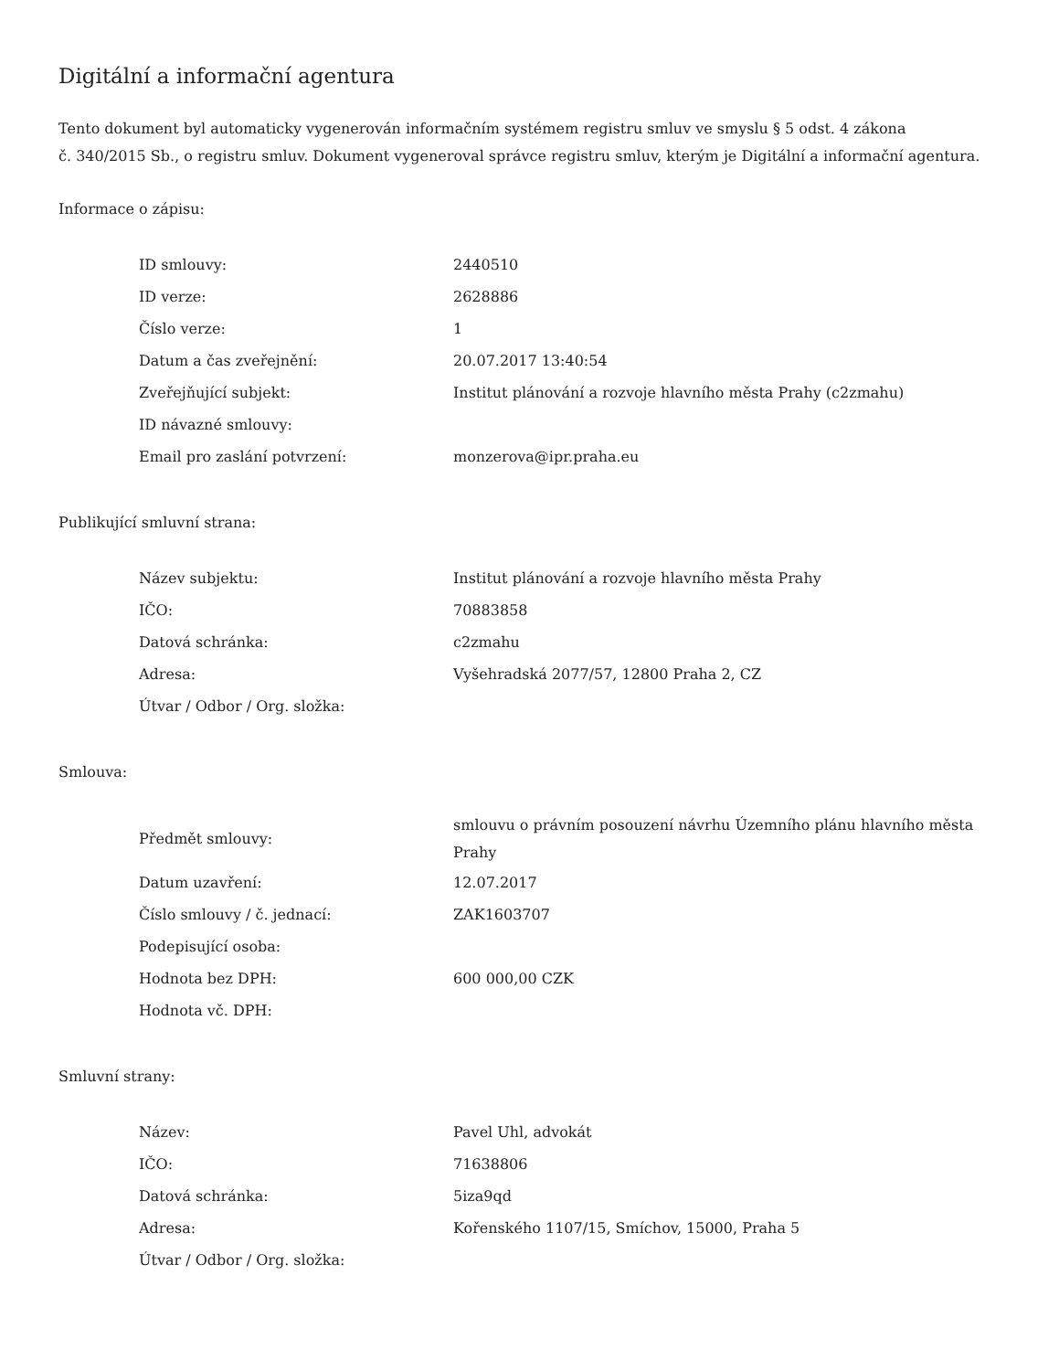Digitální a informační agentura
Tento dokument byl automaticky vygenerován informačním systémem registru smluv ve smyslu § 5 odst. 4 zákona
č. 340/2015 Sb., o registru smluv. Dokument vygeneroval správce registru smluv, kterým je Digitální a informační agentura.
Informace o zápisu:
| ID smlouvy: | 2440510 |
| ID verze: | 2628886 |
| Číslo verze: | 1 |
| Datum a čas zveřejnění: | 20.07.2017 13:40:54 |
| Zveřejňující subjekt: | Institut plánování a rozvoje hlavního města Prahy (c2zmahu) |
| ID návazné smlouvy: | |
| Email pro zaslání potvrzení: | monzerova@ipr.praha.eu |
Publikující smluvní strana:
| Název subjektu: | Institut plánování a rozvoje hlavního města Prahy |
| IČO: | 70883858 |
| Datová schránka: | c2zmahu |
| Adresa: | Vyšehradská 2077/57, 12800 Praha 2, CZ |
| Útvar / Odbor / Org. složka: | |
Smlouva:
| Předmět smlouvy: | smlouvu o právním posouzení návrhu Územního plánu hlavního města Prahy |
| Datum uzavření: | 12.07.2017 |
| Číslo smlouvy / č. jednací: | ZAK1603707 |
| Podepisující osoba: | |
| Hodnota bez DPH: | 600 000,00 CZK |
| Hodnota vč. DPH: | |
Smluvní strany:
| Název: | Pavel Uhl, advokát |
| IČO: | 71638806 |
| Datová schránka: | 5iza9qd |
| Adresa: | Kořenského 1107/15, Smíchov, 15000, Praha 5 |
| Útvar / Odbor / Org. složka: | |